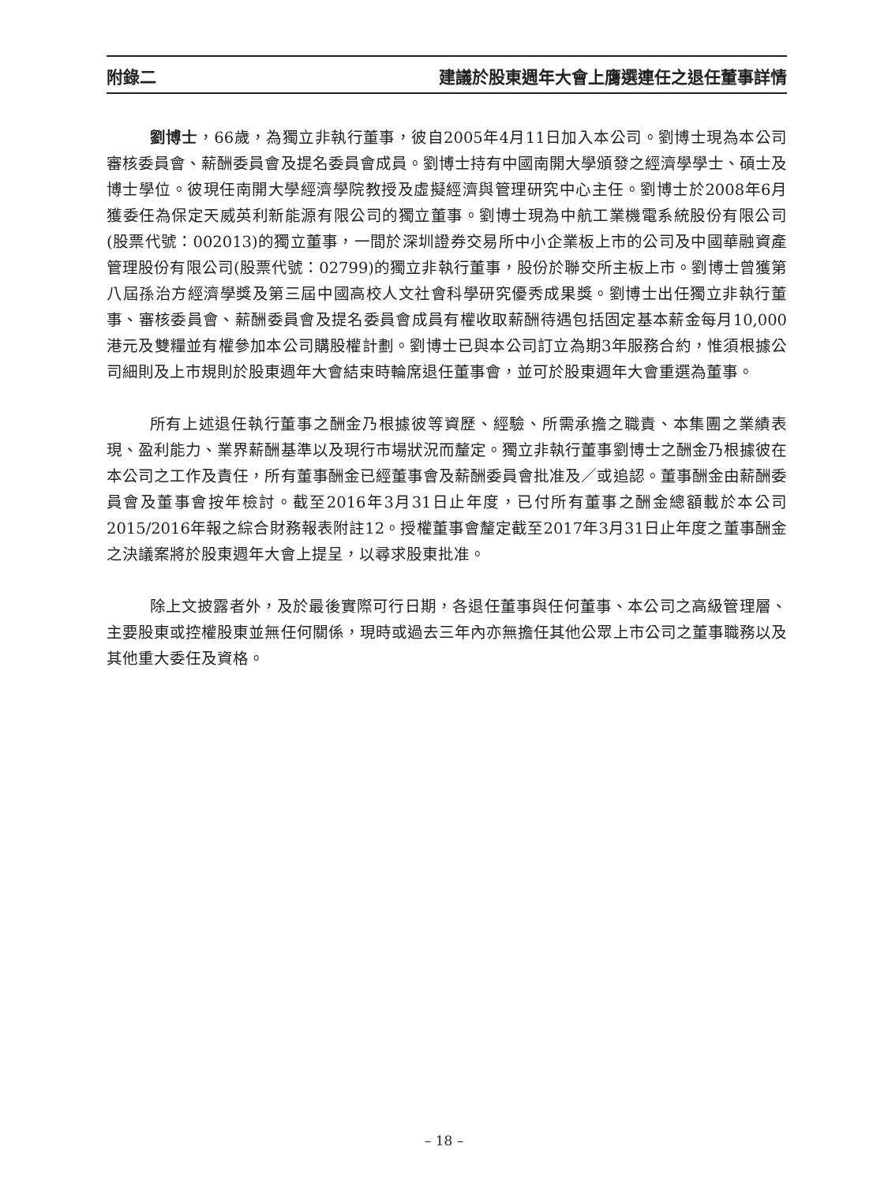附錄二 建議於股東週年大會上膺選連任之退任董事詳情
劉博士，66歲，為獨立非執行董事，彼自2005年4月11日加入本公司。劉博士現為本公司審核委員會、薪酬委員會及提名委員會成員。劉博士持有中國南開大學頒發之經濟學學士、碩士及博士學位。彼現任南開大學經濟學院教授及虛擬經濟與管理研究中心主任。劉博士於2008年6月獲委任為保定天威英利新能源有限公司的獨立董事。劉博士現為中航工業機電系統股份有限公司(股票代號：002013)的獨立董事，一間於深圳證券交易所中小企業板上市的公司及中國華融資產管理股份有限公司(股票代號：02799)的獨立非執行董事，股份於聯交所主板上市。劉博士曾獲第八屆孫治方經濟學獎及第三屆中國高校人文社會科學研究優秀成果獎。劉博士出任獨立非執行董事、審核委員會、薪酬委員會及提名委員會成員有權收取薪酬待遇包括固定基本薪金每月10,000港元及雙糧並有權參加本公司購股權計劃。劉博士已與本公司訂立為期3年服務合約，惟須根據公司細則及上市規則於股東週年大會結束時輪席退任董事會，並可於股東週年大會重選為董事。
所有上述退任執行董事之酬金乃根據彼等資歷、經驗、所需承擔之職責、本集團之業績表現、盈利能力、業界薪酬基準以及現行市場狀況而釐定。獨立非執行董事劉博士之酬金乃根據彼在本公司之工作及責任，所有董事酬金已經董事會及薪酬委員會批准及／或追認。董事酬金由薪酬委員會及董事會按年檢討。截至2016年3月31日止年度，已付所有董事之酬金總額載於本公司2015/2016年報之綜合財務報表附註12。授權董事會釐定截至2017年3月31日止年度之董事酬金之決議案將於股東週年大會上提呈，以尋求股東批准。
除上文披露者外，及於最後實際可行日期，各退任董事與任何董事、本公司之高級管理層、主要股東或控權股東並無任何關係，現時或過去三年內亦無擔任其他公眾上市公司之董事職務以及其他重大委任及資格。
– 18 –